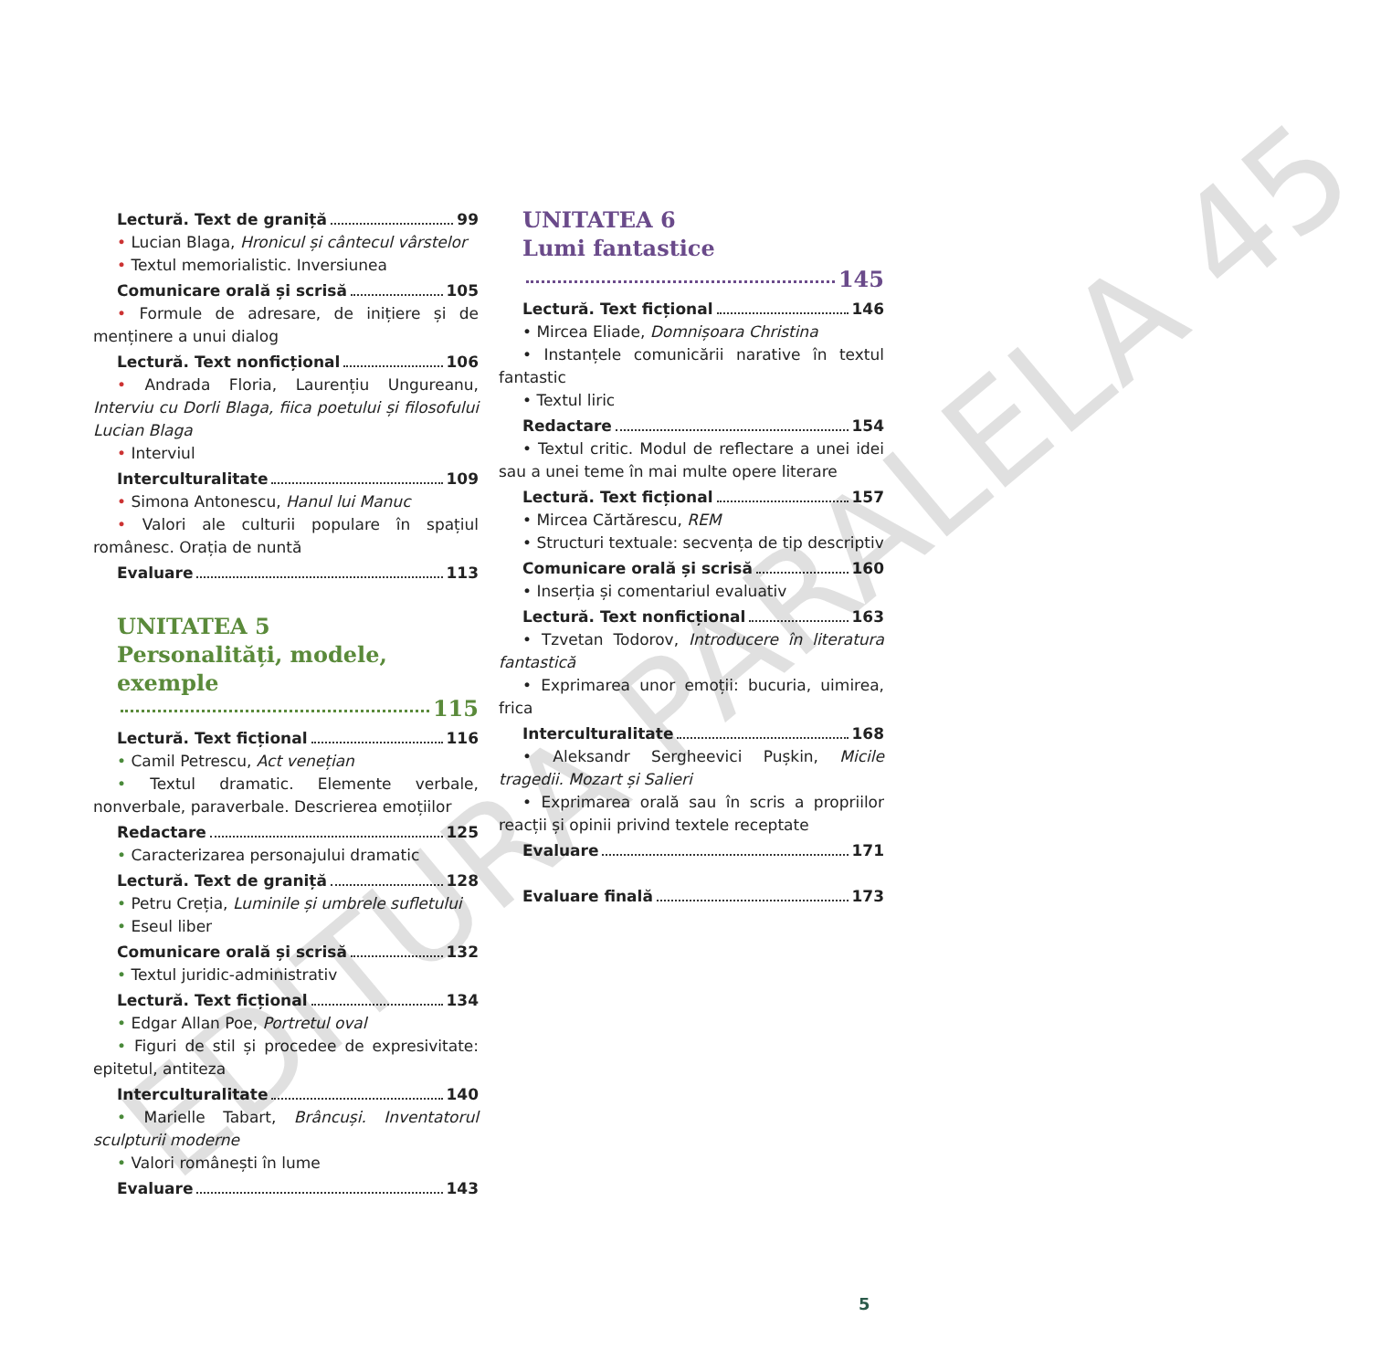Lectură. Text de graniță 99
• Lucian Blaga, Hronicul și cântecul vârstelor
• Textul memorialistic. Inversiunea
Comunicare orală și scrisă 105
• Formule de adresare, de inițiere și de menținere a unui dialog
Lectură. Text nonficțional 106
• Andrada Floria, Laurențiu Ungureanu, Interviu cu Dorli Blaga, fiica poetului și filosofului Lucian Blaga
• Interviul
Interculturalitate 109
• Simona Antonescu, Hanul lui Manuc
• Valori ale culturii populare în spațiul românesc. Orația de nuntă
Evaluare 113
UNITATEA 5
Personalități, modele, exemple
115
Lectură. Text ficțional 116
• Camil Petrescu, Act venețian
• Textul dramatic. Elemente verbale, nonverbale, paraverbale. Descrierea emoțiilor
Redactare 125
• Caracterizarea personajului dramatic
Lectură. Text de graniță 128
• Petru Creția, Luminile și umbrele sufletului
• Eseul liber
Comunicare orală și scrisă 132
• Textul juridic-administrativ
Lectură. Text ficțional 134
• Edgar Allan Poe, Portretul oval
• Figuri de stil și procedee de expresivitate: epitetul, antiteza
Interculturalitate 140
• Marielle Tabart, Brâncuși. Inventatorul sculpturii moderne
• Valori românești în lume
Evaluare 143
UNITATEA 6
Lumi fantastice
145
Lectură. Text ficțional 146
• Mircea Eliade, Domnișoara Christina
• Instanțele comunicării narative în textul fantastic
• Textul liric
Redactare 154
• Textul critic. Modul de reflectare a unei idei sau a unei teme în mai multe opere literare
Lectură. Text ficțional 157
• Mircea Cărtărescu, REM
• Structuri textuale: secvența de tip descriptiv
Comunicare orală și scrisă 160
• Inserția și comentariul evaluativ
Lectură. Text nonficțional 163
• Tzvetan Todorov, Introducere în literatura fantastică
• Exprimarea unor emoții: bucuria, uimirea, frica
Interculturalitate 168
• Aleksandr Sergheevici Pușkin, Micile tragedii. Mozart și Salieri
• Exprimarea orală sau în scris a propriilor reacții și opinii privind textele receptate
Evaluare 171
Evaluare finală 173
5
EDITURA PARALELA 45